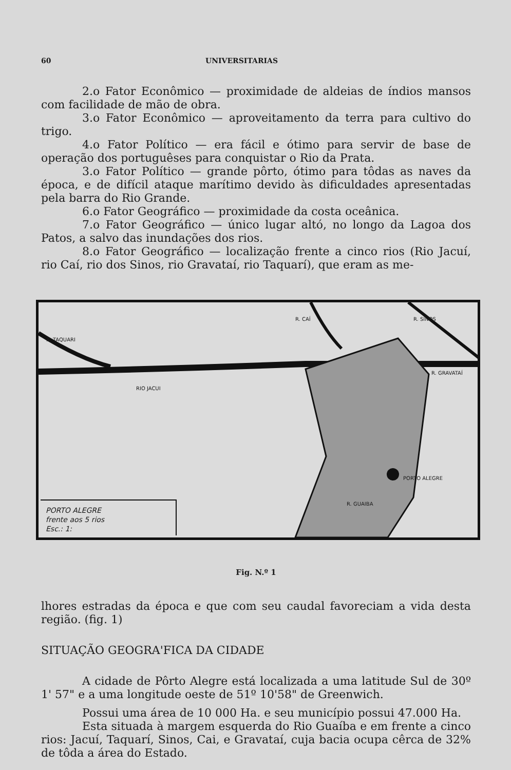60 UNIVERSITARIAS
2.o Fator Econômico — proximidade de aldeias de índios mansos com facilidade de mão de obra.
3.o Fator Econômico — aproveitamento da terra para cultivo do trigo.
4.o Fator Político — era fácil e ótimo para servir de base de operação dos portuguêses para conquistar o Rio da Prata.
3.o Fator Político — grande pôrto, ótimo para tôdas as naves da época, e de difícil ataque marítimo devido às dificuldades apresentadas pela barra do Rio Grande.
6.o Fator Geográfico — proximidade da costa oceânica.
7.o Fator Geográfico — único lugar altó, no longo da Lagoa dos Patos, a salvo das inundações dos rios.
8.o Fator Geográfico — localização frente a cinco rios (Rio Jacuí, rio Caí, rio dos Sinos, rio Gravataí, rio Taquarí), que eram as me-
RIO JACUI
R. TAQUARI
R. CAÍ R. SINOS
R. GRAVATAÍ
PORTO ALEGRE
R. GUAIBA
PORTO ALEGRE
frente aos 5 rios
Esc.: 1:
Fig. N.º 1
lhores estradas da época e que com seu caudal favoreciam a vida desta região. (fig. 1)
SITUAÇÃO GEOGRA'FICA DA CIDADE
A cidade de Pôrto Alegre está localizada a uma latitude Sul de 30º 1' 57" e a uma longitude oeste de 51º 10'58" de Greenwich.
Possui uma área de 10 000 Ha. e seu município possui 47.000 Ha.
Esta situada à margem esquerda do Rio Guaíba e em frente a cinco rios: Jacuí, Taquarí, Sinos, Cai, e Gravataí, cuja bacia ocupa cêrca de 32% de tôda a área do Estado.